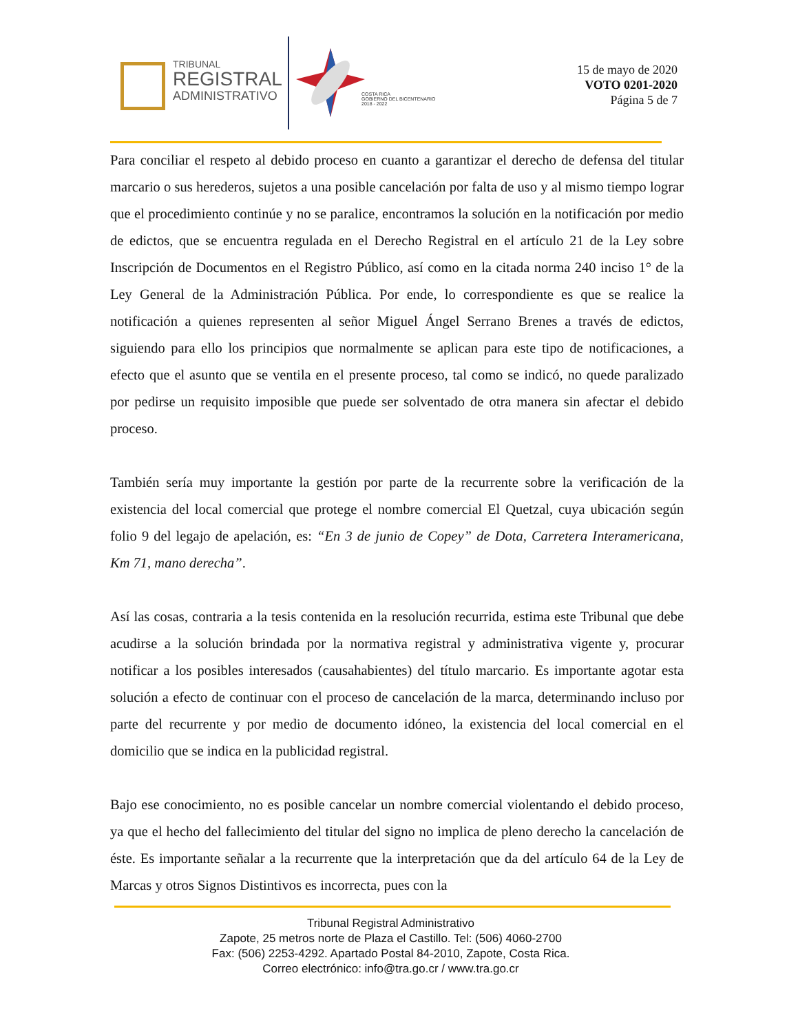TRIBUNAL
REGISTRAL
ADMINISTRATIVO
COSTA RICA
GOBIERNO DEL BICENTENARIO
2018 - 2022
15 de mayo de 2020
VOTO 0201-2020
Página 5 de 7
Para conciliar el respeto al debido proceso en cuanto a garantizar el derecho de defensa del titular marcario o sus herederos, sujetos a una posible cancelación por falta de uso y al mismo tiempo lograr que el procedimiento continúe y no se paralice, encontramos la solución en la notificación por medio de edictos, que se encuentra regulada en el Derecho Registral en el artículo 21 de la Ley sobre Inscripción de Documentos en el Registro Público, así como en la citada norma 240 inciso 1° de la Ley General de la Administración Pública. Por ende, lo correspondiente es que se realice la notificación a quienes representen al señor Miguel Ángel Serrano Brenes a través de edictos, siguiendo para ello los principios que normalmente se aplican para este tipo de notificaciones, a efecto que el asunto que se ventila en el presente proceso, tal como se indicó, no quede paralizado por pedirse un requisito imposible que puede ser solventado de otra manera sin afectar el debido proceso.
También sería muy importante la gestión por parte de la recurrente sobre la verificación de la existencia del local comercial que protege el nombre comercial El Quetzal, cuya ubicación según folio 9 del legajo de apelación, es: “En 3 de junio de Copey” de Dota, Carretera Interamericana, Km 71, mano derecha”.
Así las cosas, contraria a la tesis contenida en la resolución recurrida, estima este Tribunal que debe acudirse a la solución brindada por la normativa registral y administrativa vigente y, procurar notificar a los posibles interesados (causahabientes) del título marcario. Es importante agotar esta solución a efecto de continuar con el proceso de cancelación de la marca, determinando incluso por parte del recurrente y por medio de documento idóneo, la existencia del local comercial en el domicilio que se indica en la publicidad registral.
Bajo ese conocimiento, no es posible cancelar un nombre comercial violentando el debido proceso, ya que el hecho del fallecimiento del titular del signo no implica de pleno derecho la cancelación de éste. Es importante señalar a la recurrente que la interpretación que da del artículo 64 de la Ley de Marcas y otros Signos Distintivos es incorrecta, pues con la
Tribunal Registral Administrativo
Zapote, 25 metros norte de Plaza el Castillo. Tel: (506) 4060-2700
Fax: (506) 2253-4292. Apartado Postal 84-2010, Zapote, Costa Rica.
Correo electrónico: info@tra.go.cr / www.tra.go.cr